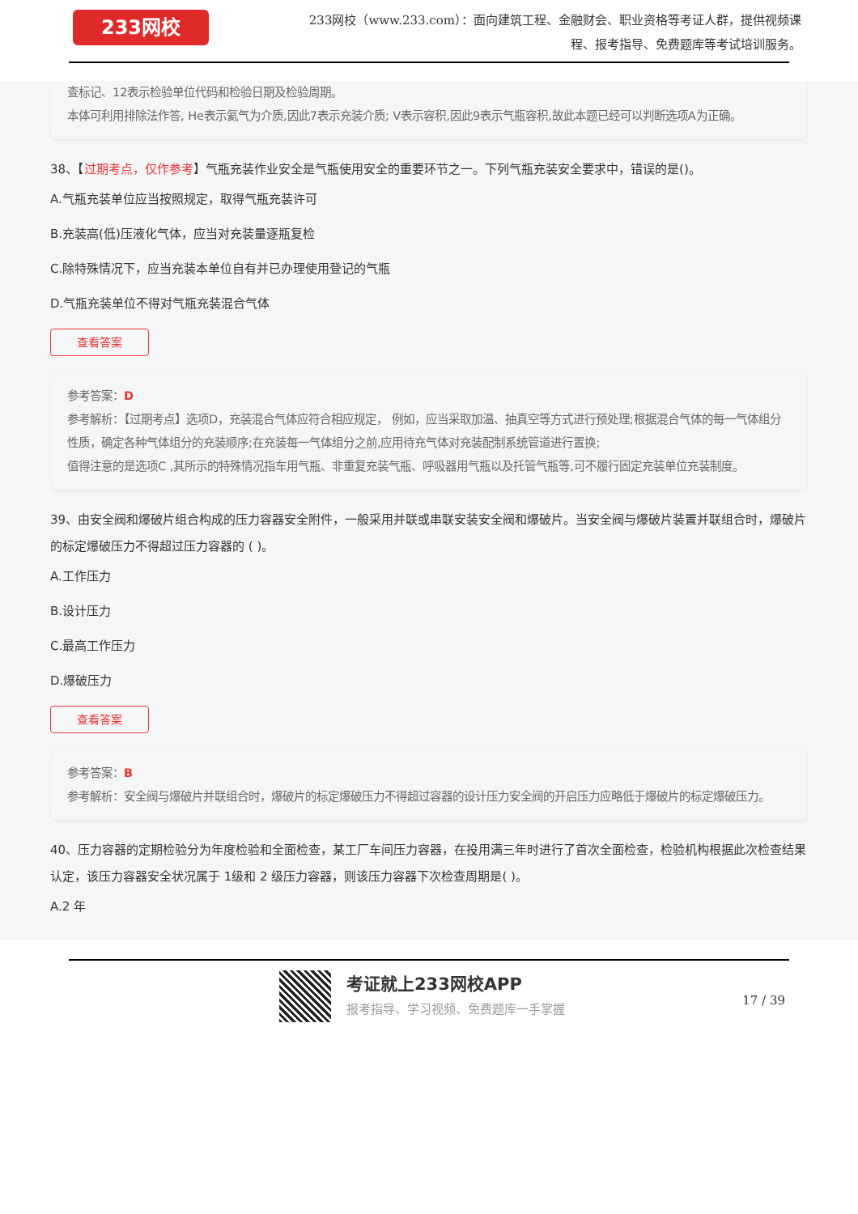233网校
233网校（www.233.com）：面向建筑工程、金融财会、职业资格等考证人群，提供视频课程、报考指导、免费题库等考试培训服务。
查标记、12表示检验单位代码和检验日期及检验周期。
本体可利用排除法作答, He表示氦气为介质,因此7表示充装介质; V表示容积,因此9表示气瓶容积,故此本题已经可以判断选项A为正确。
38、【过期考点，仅作参考】气瓶充装作业安全是气瓶使用安全的重要环节之一。下列气瓶充装安全要求中，错误的是()。
A.气瓶充装单位应当按照规定，取得气瓶充装许可
B.充装高(低)压液化气体，应当对充装量逐瓶复检
C.除特殊情况下，应当充装本单位自有并已办理使用登记的气瓶
D.气瓶充装单位不得对气瓶充装混合气体
查看答案
参考答案：D
参考解析：【过期考点】选项D，充装混合气体应符合相应规定， 例如，应当采取加温、抽真空等方式进行预处理;根据混合气体的每一气体组分性质，确定各种气体组分的充装顺序;在充装每一气体组分之前,应用待充气体对充装配制系统管道进行置换;
值得注意的是选项C ,其所示的特殊情况指车用气瓶、非重复充装气瓶、呼吸器用气瓶以及托管气瓶等,可不履行固定充装单位充装制度。
39、由安全阀和爆破片组合构成的压力容器安全附件，一般采用并联或串联安装安全阀和爆破片。当安全阀与爆破片装置并联组合时，爆破片的标定爆破压力不得超过压力容器的 ( )。
A.工作压力
B.设计压力
C.最高工作压力
D.爆破压力
查看答案
参考答案：B
参考解析：安全阀与爆破片并联组合时，爆破片的标定爆破压力不得超过容器的设计压力安全阀的开启压力应略低于爆破片的标定爆破压力。
40、压力容器的定期检验分为年度检验和全面检查，某工厂车间压力容器，在投用满三年时进行了首次全面检查，检验机构根据此次检查结果认定，该压力容器安全状况属于 1级和 2 级压力容器，则该压力容器下次检查周期是( )。
A.2 年
考证就上233网校APP
报考指导、学习视频、免费题库一手掌握 17 / 39